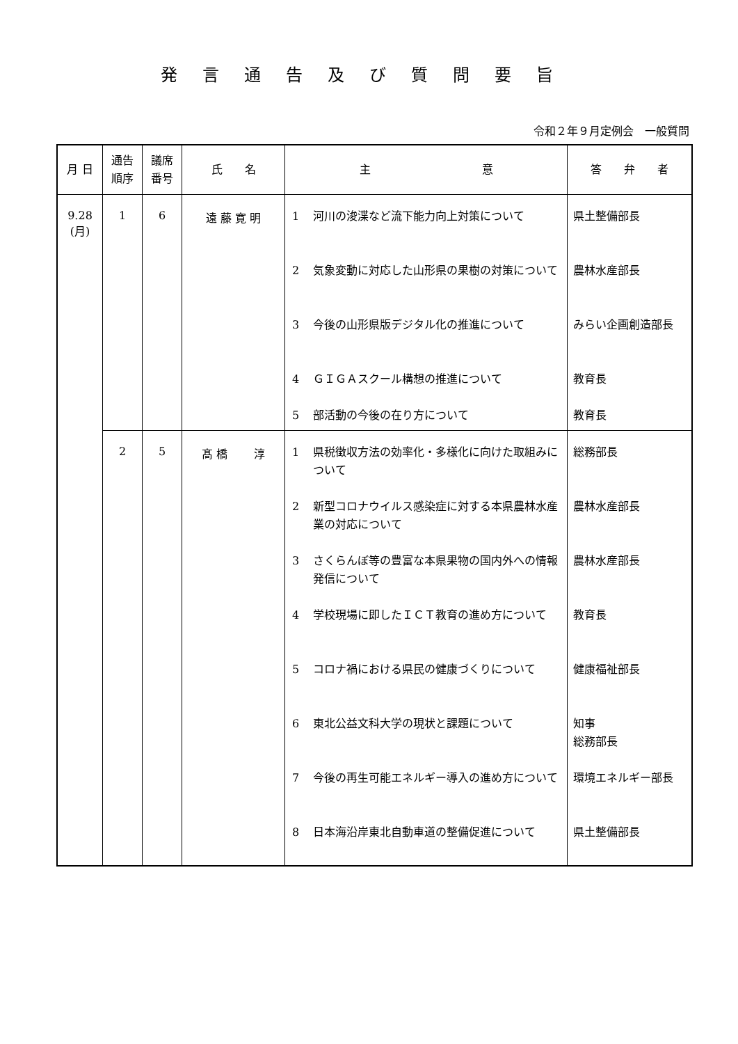発言通告及び質問要旨
令和２年９月定例会　一般質問
| 月 日 | 通告 順序 | 議席 番号 | 氏 名 | 主 意 | 答 弁 者 |
| --- | --- | --- | --- | --- | --- |
| 9.28 (月) | 1 | 6 | 遠 藤 寛 明 | 1 河川の浚渫など流下能力向上対策について 2 気象変動に対応した山形県の果樹の対策について 3 今後の山形県版デジタル化の推進について 4 ＧＩＧＡスクール構想の推進について 5 部活動の今後の在り方について | 県土整備部長 農林水産部長 みらい企画創造部長 教育長 教育長 |
| | 2 | 5 | 髙 橋 淳 | 1 県税徴収方法の効率化・多様化に向けた取組みについて 2 新型コロナウイルス感染症に対する本県農林水産業の対応について 3 さくらんぼ等の豊富な本県果物の国内外への情報発信について 4 学校現場に即したＩＣＴ教育の進め方について 5 コロナ禍における県民の健康づくりについて 6 東北公益文科大学の現状と課題について 7 今後の再生可能エネルギー導入の進め方について 8 日本海沿岸東北自動車道の整備促進について | 総務部長 農林水産部長 農林水産部長 教育長 健康福祉部長 知事 総務部長 環境エネルギー部長 県土整備部長 |